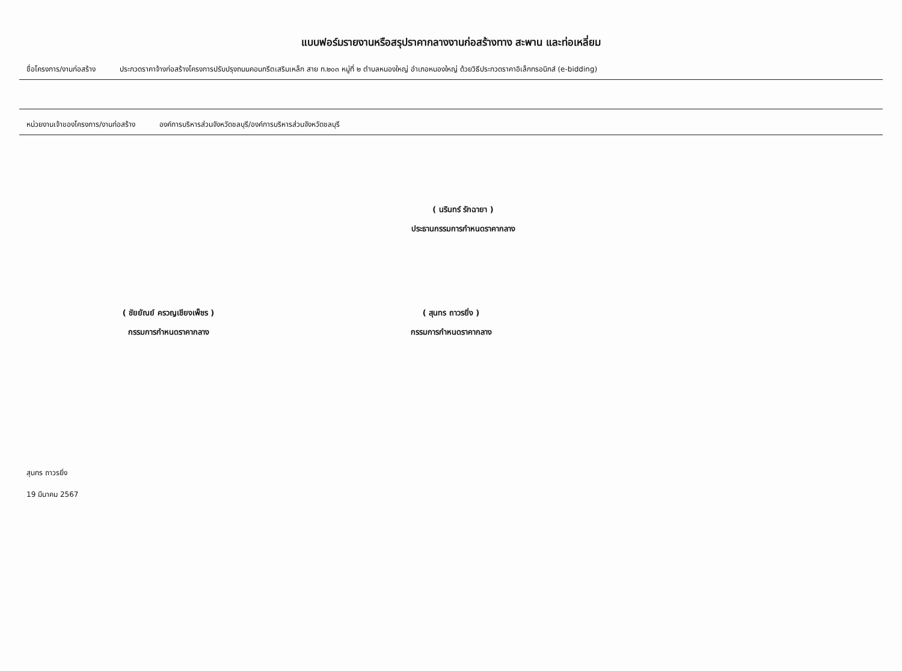แบบฟอร์มรายงานหรือสรุปราคากลางงานก่อสร้างทาง สะพาน และท่อเหลี่ยม
ชื่อโครงการ/งานก่อสร้าง ประกวดราคาจ้างก่อสร้างโครงการปรับปรุงถนนคอนกรีตเสริมเหล็ก สาย ท.๒๐๓ หมู่ที่ ๒ ตำบลหนองใหญ่ อำเภอหนองใหญ่ ด้วยวิธีประกวดราคาอิเล็กทรอนิกส์ (e-bidding)
หน่วยงานเจ้าของโครงการ/งานก่อสร้าง องค์การบริหารส่วนจังหวัดชลบุรี/องค์การบริหารส่วนจังหวัดชลบุรี
( นรินทร์ รักฉายา )
ประธานกรรมการกำหนดราคากลาง
( ชัยยัณย์ ครวญเชียงเพ็ชร )
กรรมการกำหนดราคากลาง
( สุนทร ถาวรยิ่ง )
กรรมการกำหนดราคากลาง
สุนทร ถาวรยิ่ง
19 มีนาคม 2567